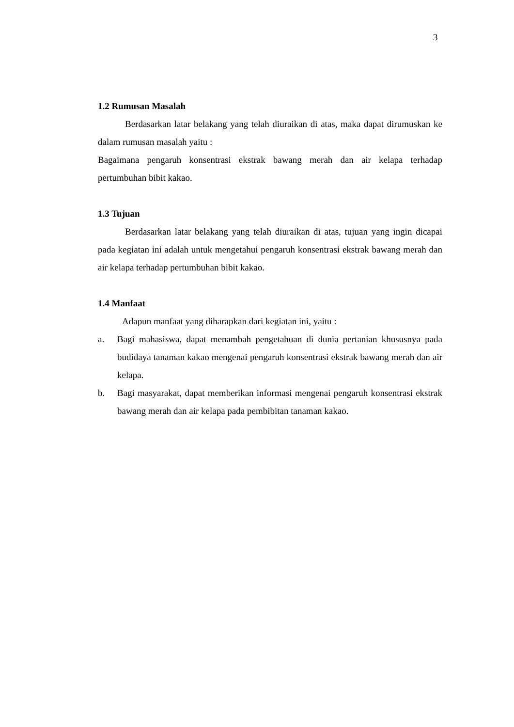3
1.2 Rumusan Masalah
Berdasarkan latar belakang yang telah diuraikan di atas, maka dapat dirumuskan ke dalam rumusan masalah yaitu :
Bagaimana pengaruh konsentrasi ekstrak bawang merah dan air kelapa terhadap pertumbuhan bibit kakao.
1.3 Tujuan
Berdasarkan latar belakang yang telah diuraikan di atas, tujuan yang ingin dicapai pada kegiatan ini adalah untuk mengetahui pengaruh konsentrasi ekstrak bawang merah dan air kelapa terhadap pertumbuhan bibit kakao.
1.4 Manfaat
Adapun manfaat yang diharapkan dari kegiatan ini, yaitu :
a. Bagi mahasiswa, dapat menambah pengetahuan di dunia pertanian khususnya pada budidaya tanaman kakao mengenai pengaruh konsentrasi ekstrak bawang merah dan air kelapa.
b. Bagi masyarakat, dapat memberikan informasi mengenai pengaruh konsentrasi ekstrak bawang merah dan air kelapa pada pembibitan tanaman kakao.